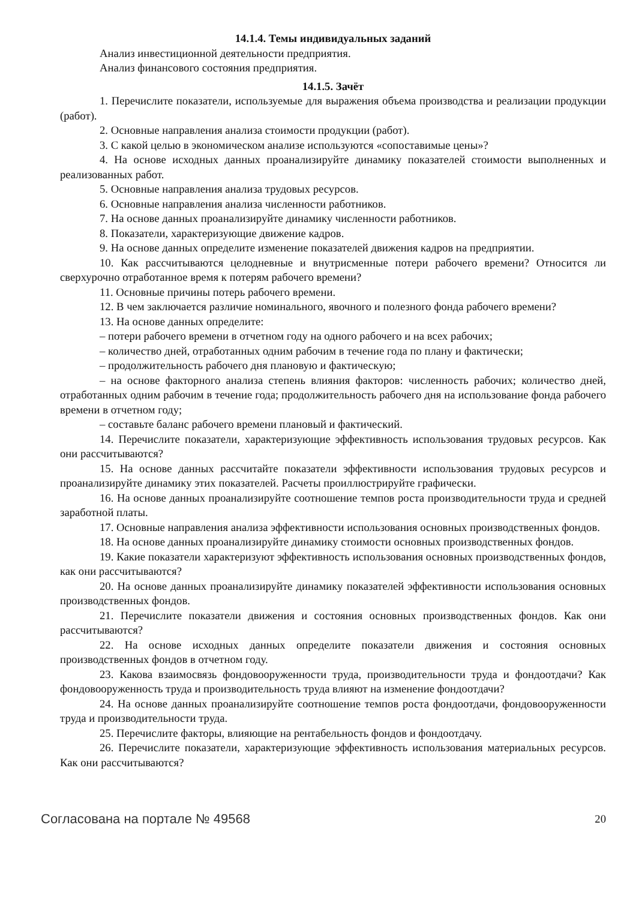14.1.4. Темы индивидуальных заданий
Анализ инвестиционной деятельности предприятия.
Анализ финансового состояния предприятия.
14.1.5. Зачёт
1. Перечислите показатели, используемые для выражения объема производства и реализации продукции (работ).
2. Основные направления анализа стоимости продукции (работ).
3. С какой целью в экономическом анализе используются «сопоставимые цены»?
4. На основе исходных данных проанализируйте динамику показателей стоимости выполненных и реализованных работ.
5. Основные направления анализа трудовых ресурсов.
6. Основные направления анализа численности работников.
7. На основе данных проанализируйте динамику численности работников.
8. Показатели, характеризующие движение кадров.
9. На основе данных определите изменение показателей движения кадров на предприятии.
10. Как рассчитываются целодневные и внутрисменные потери рабочего времени? Относится ли сверхурочно отработанное время к потерям рабочего времени?
11. Основные причины потерь рабочего времени.
12. В чем заключается различие номинального, явочного и полезного фонда рабочего времени?
13. На основе данных определите:
– потери рабочего времени в отчетном году на одного рабочего и на всех рабочих;
– количество дней, отработанных одним рабочим в течение года по плану и фактически;
– продолжительность рабочего дня плановую и фактическую;
– на основе факторного анализа степень влияния факторов: численность рабочих; количество дней, отработанных одним рабочим в течение года; продолжительность рабочего дня на использование фонда рабочего времени в отчетном году;
– составьте баланс рабочего времени плановый и фактический.
14. Перечислите показатели, характеризующие эффективность использования трудовых ресурсов. Как они рассчитываются?
15. На основе данных рассчитайте показатели эффективности использования трудовых ресурсов и проанализируйте динамику этих показателей. Расчеты проиллюстрируйте графически.
16. На основе данных проанализируйте соотношение темпов роста производительности труда и средней заработной платы.
17. Основные направления анализа эффективности использования основных производственных фондов.
18. На основе данных проанализируйте динамику стоимости основных производственных фондов.
19. Какие показатели характеризуют эффективность использования основных производственных фондов, как они рассчитываются?
20. На основе данных проанализируйте динамику показателей эффективности использования основных производственных фондов.
21. Перечислите показатели движения и состояния основных производственных фондов. Как они рассчитываются?
22. На основе исходных данных определите показатели движения и состояния основных производственных фондов в отчетном году.
23. Какова взаимосвязь фондовооруженности труда, производительности труда и фондоотдачи? Как фондовооруженность труда и производительность труда влияют на изменение фондоотдачи?
24. На основе данных проанализируйте соотношение темпов роста фондоотдачи, фондовооруженности труда и производительности труда.
25. Перечислите факторы, влияющие на рентабельность фондов и фондоотдачу.
26. Перечислите показатели, характеризующие эффективность использования материальных ресурсов. Как они рассчитываются?
Согласована на портале № 49568 20